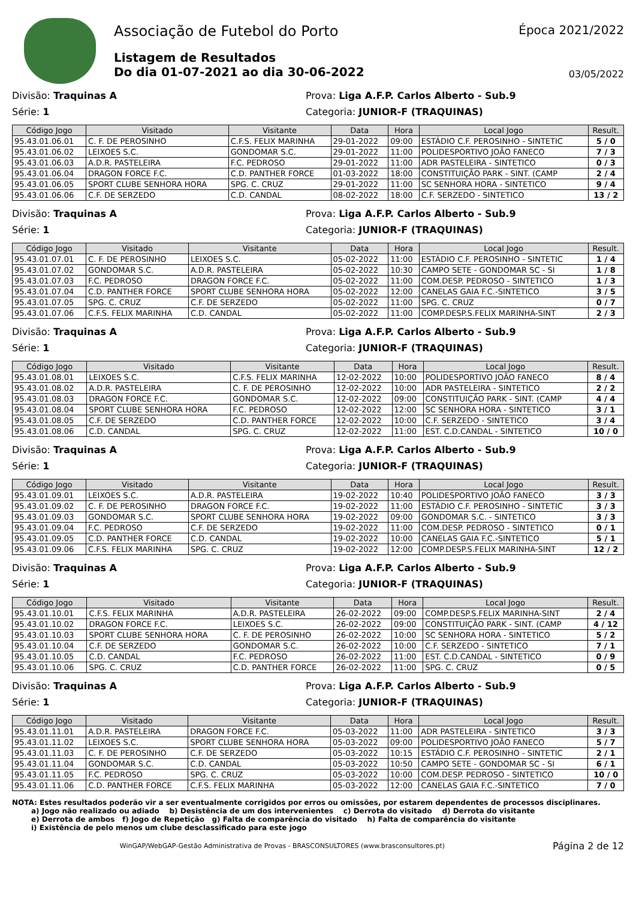Associação de Futebol do Porto
Listagem de Resultados
Do dia 01-07-2021 ao dia 30-06-2022
Época 2021/2022
03/05/2022
Divisão: Traquinas A Prova: Liga A.F.P. Carlos Alberto - Sub.9
Série: 1 Categoria: JUNIOR-F (TRAQUINAS)
| Código Jogo | Visitado | Visitante | Data | Hora | Local Jogo | Result. |
| --- | --- | --- | --- | --- | --- | --- |
| 95.43.01.06.01 | C. F. DE PEROSINHO | C.F.S. FELIX MARINHA | 29-01-2022 | 09:00 | ESTÁDIO C.F. PEROSINHO - SINTETIC | 5 / 0 |
| 95.43.01.06.02 | LEIXOES S.C. | GONDOMAR S.C. | 29-01-2022 | 11:00 | POLIDESPORTIVO JOÃO FANECO | 7 / 3 |
| 95.43.01.06.03 | A.D.R. PASTELEIRA | F.C. PEDROSO | 29-01-2022 | 11:00 | ADR PASTELEIRA - SINTETICO | 0 / 3 |
| 95.43.01.06.04 | DRAGON FORCE F.C. | C.D. PANTHER FORCE | 01-03-2022 | 18:00 | CONSTITUIÇÃO PARK - SINT. (CAMP | 2 / 4 |
| 95.43.01.06.05 | SPORT CLUBE SENHORA HORA | SPG. C. CRUZ | 29-01-2022 | 11:00 | SC SENHORA HORA - SINTETICO | 9 / 4 |
| 95.43.01.06.06 | C.F. DE SERZEDO | C.D. CANDAL | 08-02-2022 | 18:00 | C.F. SERZEDO - SINTETICO | 13 / 2 |
Divisão: Traquinas A Prova: Liga A.F.P. Carlos Alberto - Sub.9
Série: 1 Categoria: JUNIOR-F (TRAQUINAS)
| Código Jogo | Visitado | Visitante | Data | Hora | Local Jogo | Result. |
| --- | --- | --- | --- | --- | --- | --- |
| 95.43.01.07.01 | C. F. DE PEROSINHO | LEIXOES S.C. | 05-02-2022 | 11:00 | ESTÁDIO C.F. PEROSINHO - SINTETIC | 1 / 4 |
| 95.43.01.07.02 | GONDOMAR S.C. | A.D.R. PASTELEIRA | 05-02-2022 | 10:30 | CAMPO SETE - GONDOMAR SC - SI | 1 / 8 |
| 95.43.01.07.03 | F.C. PEDROSO | DRAGON FORCE F.C. | 05-02-2022 | 11:00 | COM.DESP. PEDROSO - SINTETICO | 1 / 3 |
| 95.43.01.07.04 | C.D. PANTHER FORCE | SPORT CLUBE SENHORA HORA | 05-02-2022 | 12:00 | CANELAS GAIA F.C.-SINTETICO | 3 / 5 |
| 95.43.01.07.05 | SPG. C. CRUZ | C.F. DE SERZEDO | 05-02-2022 | 11:00 | SPG. C. CRUZ | 0 / 7 |
| 95.43.01.07.06 | C.F.S. FELIX MARINHA | C.D. CANDAL | 05-02-2022 | 11:00 | COMP.DESP.S.FELIX MARINHA-SINT | 2 / 3 |
Divisão: Traquinas A Prova: Liga A.F.P. Carlos Alberto - Sub.9
Série: 1 Categoria: JUNIOR-F (TRAQUINAS)
| Código Jogo | Visitado | Visitante | Data | Hora | Local Jogo | Result. |
| --- | --- | --- | --- | --- | --- | --- |
| 95.43.01.08.01 | LEIXOES S.C. | C.F.S. FELIX MARINHA | 12-02-2022 | 10:00 | POLIDESPORTIVO JOÃO FANECO | 8 / 4 |
| 95.43.01.08.02 | A.D.R. PASTELEIRA | C. F. DE PEROSINHO | 12-02-2022 | 10:00 | ADR PASTELEIRA - SINTETICO | 2 / 2 |
| 95.43.01.08.03 | DRAGON FORCE F.C. | GONDOMAR S.C. | 12-02-2022 | 09:00 | CONSTITUIÇÃO PARK - SINT. (CAMP | 4 / 4 |
| 95.43.01.08.04 | SPORT CLUBE SENHORA HORA | F.C. PEDROSO | 12-02-2022 | 12:00 | SC SENHORA HORA - SINTETICO | 3 / 1 |
| 95.43.01.08.05 | C.F. DE SERZEDO | C.D. PANTHER FORCE | 12-02-2022 | 10:00 | C.F. SERZEDO - SINTETICO | 3 / 4 |
| 95.43.01.08.06 | C.D. CANDAL | SPG. C. CRUZ | 12-02-2022 | 11:00 | EST. C.D.CANDAL - SINTETICO | 10 / 0 |
Divisão: Traquinas A Prova: Liga A.F.P. Carlos Alberto - Sub.9
Série: 1 Categoria: JUNIOR-F (TRAQUINAS)
| Código Jogo | Visitado | Visitante | Data | Hora | Local Jogo | Result. |
| --- | --- | --- | --- | --- | --- | --- |
| 95.43.01.09.01 | LEIXOES S.C. | A.D.R. PASTELEIRA | 19-02-2022 | 10:40 | POLIDESPORTIVO JOÃO FANECO | 3 / 3 |
| 95.43.01.09.02 | C. F. DE PEROSINHO | DRAGON FORCE F.C. | 19-02-2022 | 11:00 | ESTÁDIO C.F. PEROSINHO - SINTETIC | 3 / 3 |
| 95.43.01.09.03 | GONDOMAR S.C. | SPORT CLUBE SENHORA HORA | 19-02-2022 | 09:00 | GONDOMAR S.C. - SINTETICO | 3 / 3 |
| 95.43.01.09.04 | F.C. PEDROSO | C.F. DE SERZEDO | 19-02-2022 | 11:00 | COM.DESP. PEDROSO - SINTETICO | 0 / 1 |
| 95.43.01.09.05 | C.D. PANTHER FORCE | C.D. CANDAL | 19-02-2022 | 10:00 | CANELAS GAIA F.C.-SINTETICO | 5 / 1 |
| 95.43.01.09.06 | C.F.S. FELIX MARINHA | SPG. C. CRUZ | 19-02-2022 | 12:00 | COMP.DESP.S.FELIX MARINHA-SINT | 12 / 2 |
Divisão: Traquinas A Prova: Liga A.F.P. Carlos Alberto - Sub.9
Série: 1 Categoria: JUNIOR-F (TRAQUINAS)
| Código Jogo | Visitado | Visitante | Data | Hora | Local Jogo | Result. |
| --- | --- | --- | --- | --- | --- | --- |
| 95.43.01.10.01 | C.F.S. FELIX MARINHA | A.D.R. PASTELEIRA | 26-02-2022 | 09:00 | COMP.DESP.S.FELIX MARINHA-SINT | 2 / 4 |
| 95.43.01.10.02 | DRAGON FORCE F.C. | LEIXOES S.C. | 26-02-2022 | 09:00 | CONSTITUIÇÃO PARK - SINT. (CAMP | 4 / 12 |
| 95.43.01.10.03 | SPORT CLUBE SENHORA HORA | C. F. DE PEROSINHO | 26-02-2022 | 10:00 | SC SENHORA HORA - SINTETICO | 5 / 2 |
| 95.43.01.10.04 | C.F. DE SERZEDO | GONDOMAR S.C. | 26-02-2022 | 10:00 | C.F. SERZEDO - SINTETICO | 7 / 1 |
| 95.43.01.10.05 | C.D. CANDAL | F.C. PEDROSO | 26-02-2022 | 11:00 | EST. C.D.CANDAL - SINTETICO | 0 / 9 |
| 95.43.01.10.06 | SPG. C. CRUZ | C.D. PANTHER FORCE | 26-02-2022 | 11:00 | SPG. C. CRUZ | 0 / 5 |
Divisão: Traquinas A Prova: Liga A.F.P. Carlos Alberto - Sub.9
Série: 1 Categoria: JUNIOR-F (TRAQUINAS)
| Código Jogo | Visitado | Visitante | Data | Hora | Local Jogo | Result. |
| --- | --- | --- | --- | --- | --- | --- |
| 95.43.01.11.01 | A.D.R. PASTELEIRA | DRAGON FORCE F.C. | 05-03-2022 | 11:00 | ADR PASTELEIRA - SINTETICO | 3 / 3 |
| 95.43.01.11.02 | LEIXOES S.C. | SPORT CLUBE SENHORA HORA | 05-03-2022 | 09:00 | POLIDESPORTIVO JOÃO FANECO | 5 / 7 |
| 95.43.01.11.03 | C. F. DE PEROSINHO | C.F. DE SERZEDO | 05-03-2022 | 10:15 | ESTÁDIO C.F. PEROSINHO - SINTETIC | 2 / 1 |
| 95.43.01.11.04 | GONDOMAR S.C. | C.D. CANDAL | 05-03-2022 | 10:50 | CAMPO SETE - GONDOMAR SC - SI | 6 / 1 |
| 95.43.01.11.05 | F.C. PEDROSO | SPG. C. CRUZ | 05-03-2022 | 10:00 | COM.DESP. PEDROSO - SINTETICO | 10 / 0 |
| 95.43.01.11.06 | C.D. PANTHER FORCE | C.F.S. FELIX MARINHA | 05-03-2022 | 12:00 | CANELAS GAIA F.C.-SINTETICO | 7 / 0 |
NOTA: Estes resultados poderão vir a ser eventualmente corrigidos por erros ou omissões, por estarem dependentes de processos disciplinares.
a) Jogo não realizado ou adiado b) Desistência de um dos intervenientes c) Derrota do visitado d) Derrota do visitante
e) Derrota de ambos f) Jogo de Repetição g) Falta de comparência do visitado h) Falta de comparência do visitante
i) Existência de pelo menos um clube desclassificado para este jogo
WinGAP/WebGAP-Gestão Administrativa de Provas - BRASCONSULTORES (www.brasconsultores.pt)
Página 2 de 12